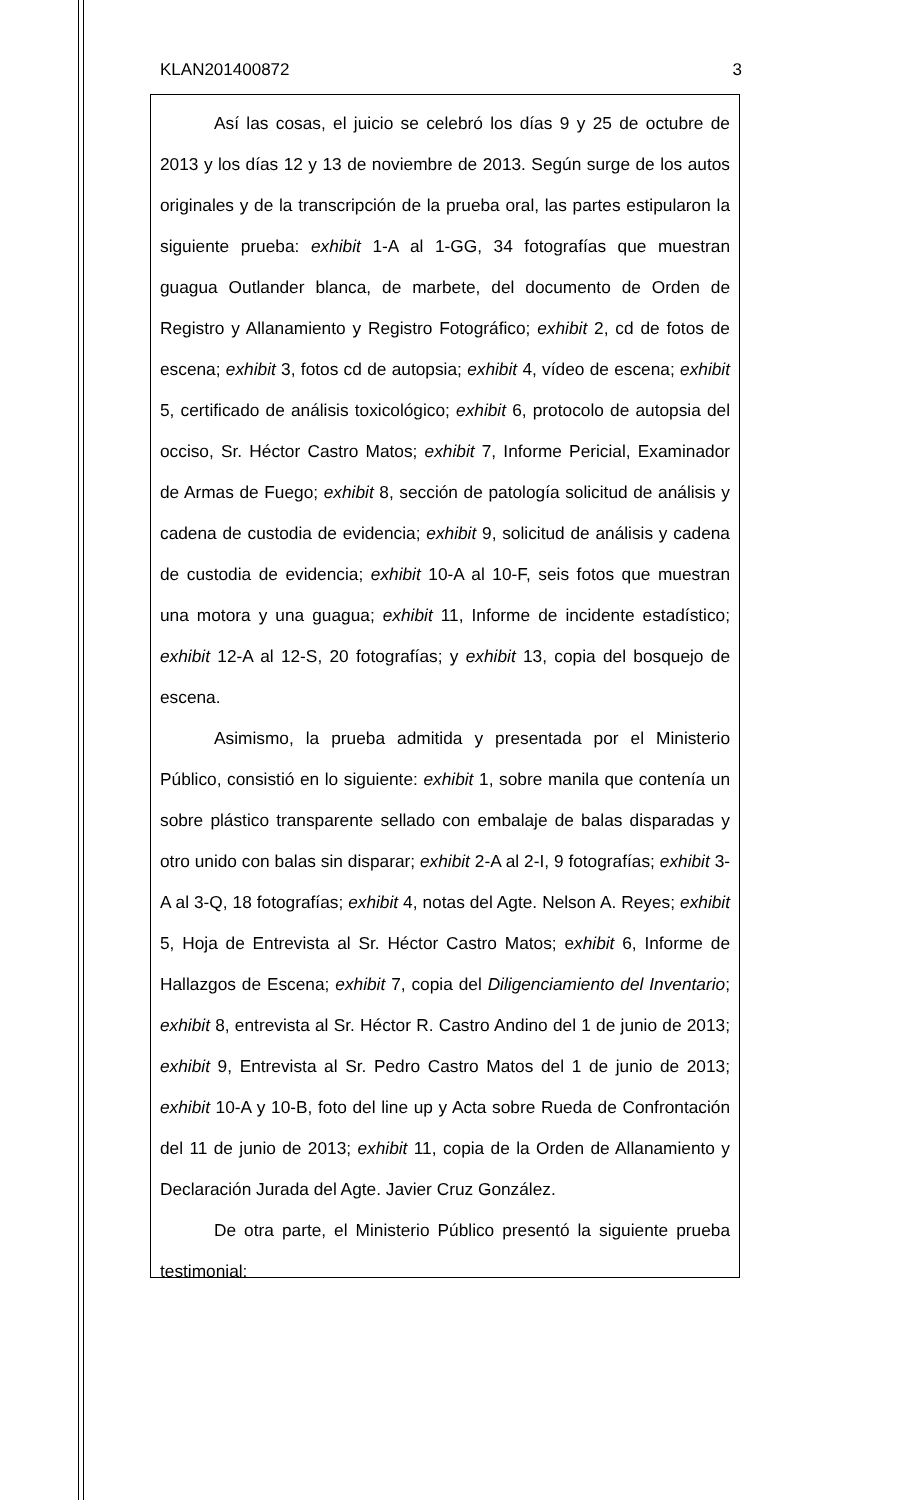KLAN201400872 3
Así las cosas, el juicio se celebró los días 9 y 25 de octubre de 2013 y los días 12 y 13 de noviembre de 2013. Según surge de los autos originales y de la transcripción de la prueba oral, las partes estipularon la siguiente prueba: exhibit 1-A al 1-GG, 34 fotografías que muestran guagua Outlander blanca, de marbete, del documento de Orden de Registro y Allanamiento y Registro Fotográfico; exhibit 2, cd de fotos de escena; exhibit 3, fotos cd de autopsia; exhibit 4, vídeo de escena; exhibit 5, certificado de análisis toxicológico; exhibit 6, protocolo de autopsia del occiso, Sr. Héctor Castro Matos; exhibit 7, Informe Pericial, Examinador de Armas de Fuego; exhibit 8, sección de patología solicitud de análisis y cadena de custodia de evidencia; exhibit 9, solicitud de análisis y cadena de custodia de evidencia; exhibit 10-A al 10-F, seis fotos que muestran una motora y una guagua; exhibit 11, Informe de incidente estadístico; exhibit 12-A al 12-S, 20 fotografías; y exhibit 13, copia del bosquejo de escena.
Asimismo, la prueba admitida y presentada por el Ministerio Público, consistió en lo siguiente: exhibit 1, sobre manila que contenía un sobre plástico transparente sellado con embalaje de balas disparadas y otro unido con balas sin disparar; exhibit 2-A al 2-I, 9 fotografías; exhibit 3-A al 3-Q, 18 fotografías; exhibit 4, notas del Agte. Nelson A. Reyes; exhibit 5, Hoja de Entrevista al Sr. Héctor Castro Matos; exhibit 6, Informe de Hallazgos de Escena; exhibit 7, copia del Diligenciamiento del Inventario; exhibit 8, entrevista al Sr. Héctor R. Castro Andino del 1 de junio de 2013; exhibit 9, Entrevista al Sr. Pedro Castro Matos del 1 de junio de 2013; exhibit 10-A y 10-B, foto del line up y Acta sobre Rueda de Confrontación del 11 de junio de 2013; exhibit 11, copia de la Orden de Allanamiento y Declaración Jurada del Agte. Javier Cruz González.
De otra parte, el Ministerio Público presentó la siguiente prueba testimonial: